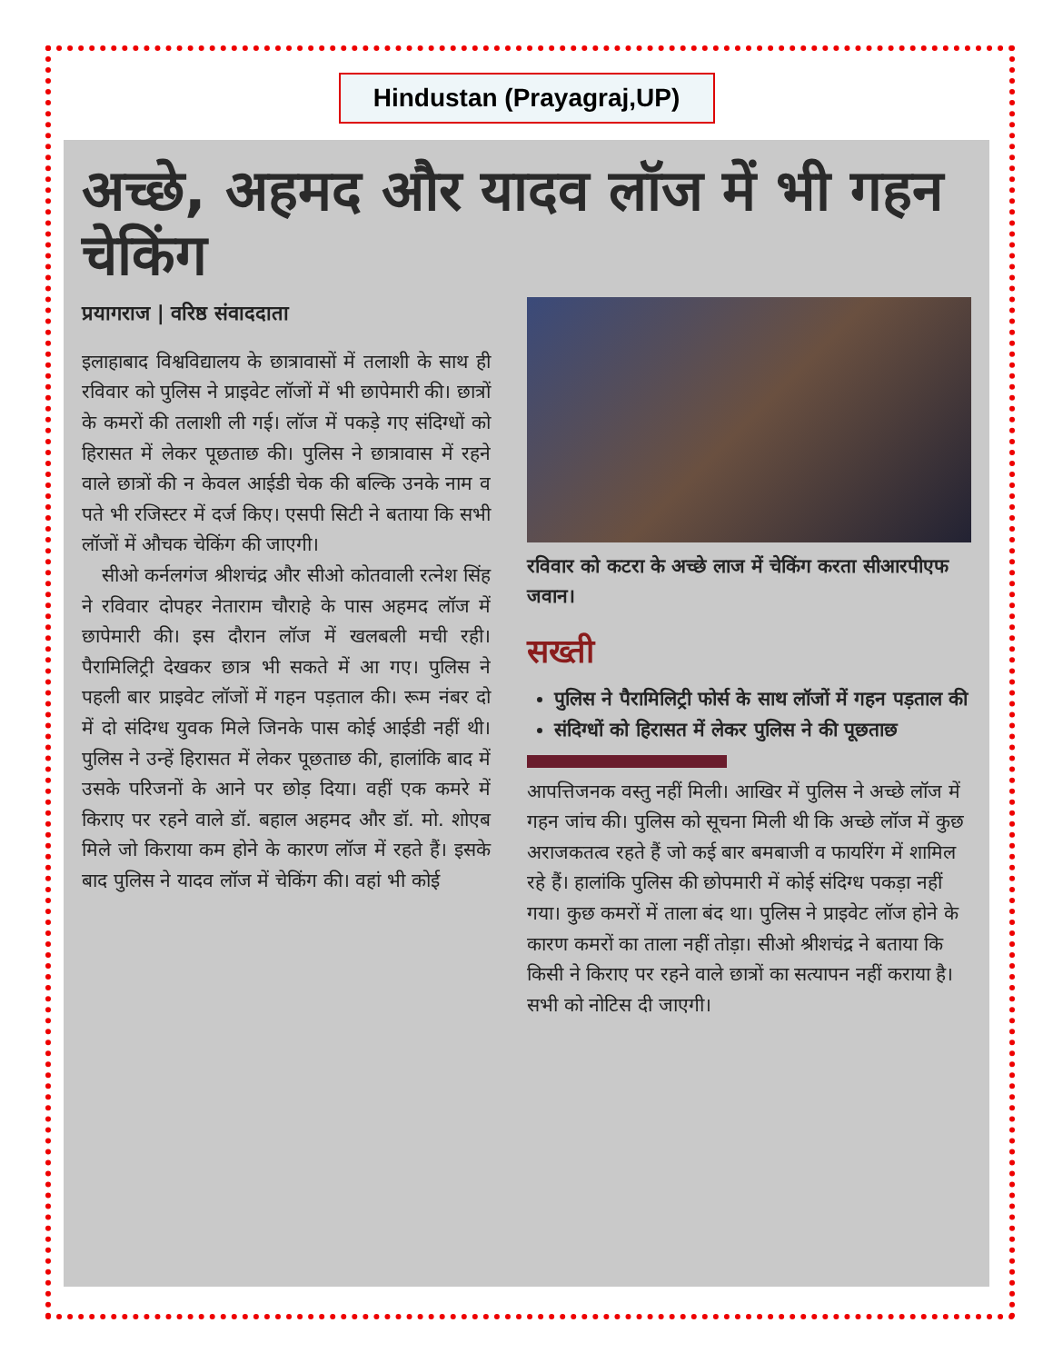Hindustan (Prayagraj,UP)
अच्छे, अहमद और यादव लॉज में भी गहन चेकिंग
प्रयागराज | वरिष्ठ संवाददाता
इलाहाबाद विश्वविद्यालय के छात्रावासों में तलाशी के साथ ही रविवार को पुलिस ने प्राइवेट लॉजों में भी छापेमारी की। छात्रों के कमरों की तलाशी ली गई। लॉज में पकड़े गए संदिग्धों को हिरासत में लेकर पूछताछ की। पुलिस ने छात्रावास में रहने वाले छात्रों की न केवल आईडी चेक की बल्कि उनके नाम व पते भी रजिस्टर में दर्ज किए। एसपी सिटी ने बताया कि सभी लॉजों में औचक चेकिंग की जाएगी।
सीओ कर्नलगंज श्रीशचंद्र और सीओ कोतवाली रत्नेश सिंह ने रविवार दोपहर नेताराम चौराहे के पास अहमद लॉज में छापेमारी की। इस दौरान लॉज में खलबली मची रही। पैरामिलिट्री देखकर छात्र भी सकते में आ गए। पुलिस ने पहली बार प्राइवेट लॉजों में गहन पड़ताल की। रूम नंबर दो में दो संदिग्ध युवक मिले जिनके पास कोई आईडी नहीं थी। पुलिस ने उन्हें हिरासत में लेकर पूछताछ की, हालांकि बाद में उसके परिजनों के आने पर छोड़ दिया। वहीं एक कमरे में किराए पर रहने वाले डॉ. बहाल अहमद और डॉ. मो. शोएब मिले जो किराया कम होने के कारण लॉज में रहते हैं। इसके बाद पुलिस ने यादव लॉज में चेकिंग की। वहां भी कोई
रविवार को कटरा के अच्छे लाज में चेकिंग करता सीआरपीएफ जवान।
सख्ती
पुलिस ने पैरामिलिट्री फोर्स के साथ लॉजों में गहन पड़ताल की
संदिग्धों को हिरासत में लेकर पुलिस ने की पूछताछ
आपत्तिजनक वस्तु नहीं मिली। आखिर में पुलिस ने अच्छे लॉज में गहन जांच की। पुलिस को सूचना मिली थी कि अच्छे लॉज में कुछ अराजकतत्व रहते हैं जो कई बार बमबाजी व फायरिंग में शामिल रहे हैं। हालांकि पुलिस की छोपमारी में कोई संदिग्ध पकड़ा नहीं गया। कुछ कमरों में ताला बंद था। पुलिस ने प्राइवेट लॉज होने के कारण कमरों का ताला नहीं तोड़ा। सीओ श्रीशचंद्र ने बताया कि किसी ने किराए पर रहने वाले छात्रों का सत्यापन नहीं कराया है। सभी को नोटिस दी जाएगी।